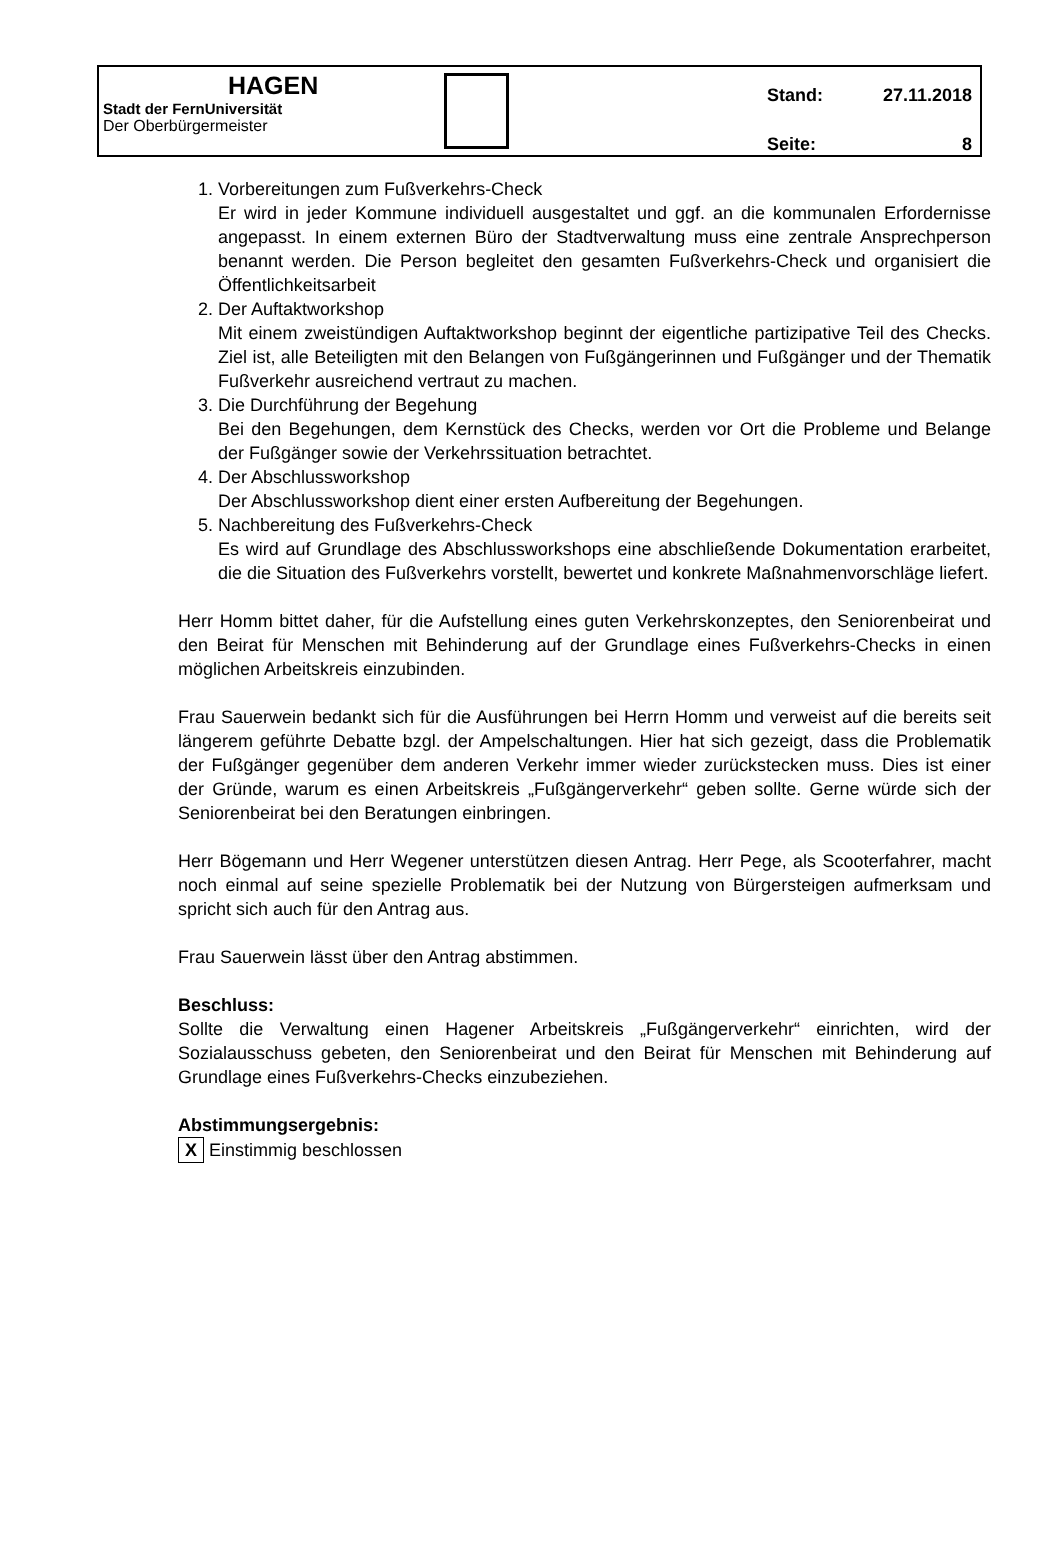HAGEN
Stadt der FernUniversität
Der Oberbürgermeister
Stand: 27.11.2018
Seite: 8
1. Vorbereitungen zum Fußverkehrs-Check
Er wird in jeder Kommune individuell ausgestaltet und ggf. an die kommunalen Erfordernisse angepasst. In einem externen Büro der Stadtverwaltung muss eine zentrale Ansprechperson benannt werden. Die Person begleitet den gesamten Fußverkehrs-Check und organisiert die Öffentlichkeitsarbeit
2. Der Auftaktworkshop
Mit einem zweistündigen Auftaktworkshop beginnt der eigentliche partizipative Teil des Checks. Ziel ist, alle Beteiligten mit den Belangen von Fußgängerinnen und Fußgänger und der Thematik Fußverkehr ausreichend vertraut zu machen.
3. Die Durchführung der Begehung
Bei den Begehungen, dem Kernstück des Checks, werden vor Ort die Probleme und Belange der Fußgänger sowie der Verkehrssituation betrachtet.
4. Der Abschlussworkshop
Der Abschlussworkshop dient einer ersten Aufbereitung der Begehungen.
5. Nachbereitung des Fußverkehrs-Check
Es wird auf Grundlage des Abschlussworkshops eine abschließende Dokumentation erarbeitet, die die Situation des Fußverkehrs vorstellt, bewertet und konkrete Maßnahmenvorschläge liefert.
Herr Homm bittet daher, für die Aufstellung eines guten Verkehrskonzeptes, den Seniorenbeirat und den Beirat für Menschen mit Behinderung auf der Grundlage eines Fußverkehrs-Checks in einen möglichen Arbeitskreis einzubinden.
Frau Sauerwein bedankt sich für die Ausführungen bei Herrn Homm und verweist auf die bereits seit längerem geführte Debatte bzgl. der Ampelschaltungen. Hier hat sich gezeigt, dass die Problematik der Fußgänger gegenüber dem anderen Verkehr immer wieder zurückstecken muss. Dies ist einer der Gründe, warum es einen Arbeitskreis „Fußgängerverkehr“ geben sollte. Gerne würde sich der Seniorenbeirat bei den Beratungen einbringen.
Herr Bögemann und Herr Wegener unterstützen diesen Antrag. Herr Pege, als Scooterfahrer, macht noch einmal auf seine spezielle Problematik bei der Nutzung von Bürgersteigen aufmerksam und spricht sich auch für den Antrag aus.
Frau Sauerwein lässt über den Antrag abstimmen.
Beschluss:
Sollte die Verwaltung einen Hagener Arbeitskreis „Fußgängerverkehr“ einrichten, wird der Sozialausschuss gebeten, den Seniorenbeirat und den Beirat für Menschen mit Behinderung auf Grundlage eines Fußverkehrs-Checks einzubeziehen.
Abstimmungsergebnis:
X Einstimmig beschlossen